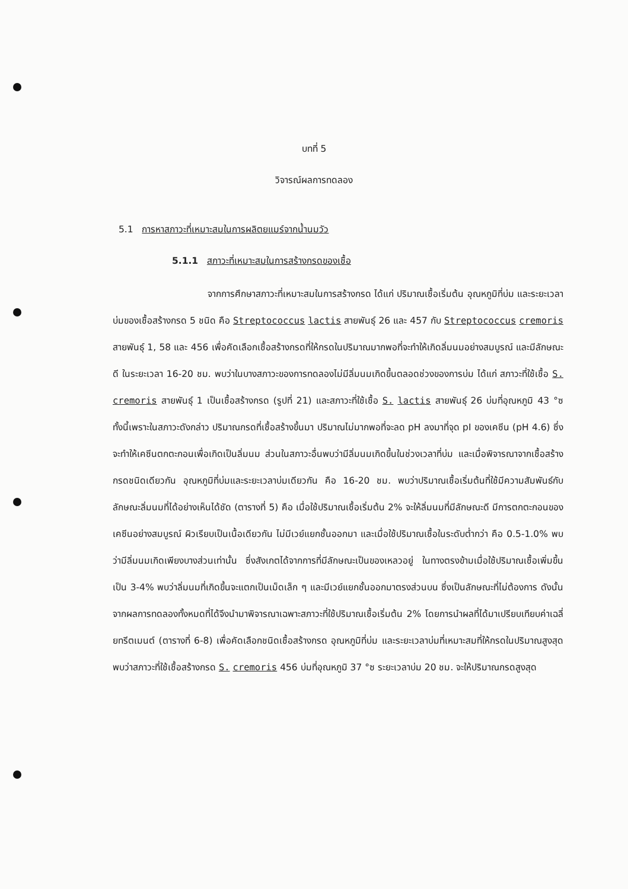บทที่ 5
วิจารณ์ผลการทดลอง
5.1 การหาสภาวะที่เหมาะสมในการผลิตยแมร์จากน้ำนมวัว
5.1.1 สภาวะที่เหมาะสมในการสร้างกรดของเชื้อ
จากการศึกษาสภาวะที่เหมาะสมในการสร้างกรด ได้แก่ ปริมาณเชื้อเริ่มต้น อุณหภูมิที่บ่ม และระยะเวลาบ่มของเชื้อสร้างกรด 5 ชนิด คือ Streptococcus lactis สายพันธุ์ 26 และ 457 กับ Streptococcus cremoris สายพันธุ์ 1, 58 และ 456 เพื่อคัดเลือกเชื้อสร้างกรดที่ให้กรดในปริมาณมากพอที่จะทำให้เกิดลิ่มนมอย่างสมบูรณ์ และมีลักษณะดี ในระยะเวลา 16-20 ชม. พบว่าในบางสภาวะของการทดลองไม่มีลิ่มนมเกิดขึ้นตลอดช่วงของการบ่ม ได้แก่ สภาวะที่ใช้เชื้อ S. cremoris สายพันธุ์ 1 เป็นเชื้อสร้างกรด (รูปที่ 21) และสภาวะที่ใช้เชื้อ S. lactis สายพันธุ์ 26 บ่มที่อุณหภูมิ 43 °ซ ทั้งนี้เพราะในสภาวะดังกล่าว ปริมาณกรดที่เชื้อสร้างขึ้นมา ปริมาณไม่มากพอที่จะลด pH ลงมาที่จุด pI ของเคซีน (pH 4.6) ซึ่งจะทำให้เคซีนตกตะกอนเพื่อเกิดเป็นลิ่มนม ส่วนในสภาวะอื่นพบว่ามีลิ่มนมเกิดขึ้นในช่วงเวลาที่บ่ม และเมื่อพิจารณาจากเชื้อสร้างกรดชนิดเดียวกัน อุณหภูมิที่บ่มและระยะเวลาบ่มเดียวกัน คือ 16-20 ชม. พบว่าปริมาณเชื้อเริ่มต้นที่ใช้มีความสัมพันธ์กับลักษณะลิ่มนมที่ได้อย่างเห็นได้ชัด (ตารางที่ 5) คือ เมื่อใช้ปริมาณเชื้อเริ่มต้น 2% จะให้ลิ่มนมที่มีลักษณะดี มีการตกตะกอนของเคซีนอย่างสมบูรณ์ ผิวเรียบเป็นเนื้อเดียวกัน ไม่มีเวย์แยกชั้นออกมา และเมื่อใช้ปริมาณเชื้อในระดับต่ำกว่า คือ 0.5-1.0% พบว่ามีลิ่มนมเกิดเพียงบางส่วนเท่านั้น ซึ่งสังเกตได้จากการที่มีลักษณะเป็นของเหลวอยู่ ในทางตรงข้ามเมื่อใช้ปริมาณเชื้อเพิ่มขึ้นเป็น 3-4% พบว่าลิ่มนมที่เกิดขึ้นจะแตกเป็นเม็ดเล็ก ๆ และมีเวย์แยกชั้นออกมาตรงส่วนบน ซึ่งเป็นลักษณะที่ไม่ต้องการ ดังนั้นจากผลการทดลองทั้งหมดที่ได้จึงนำมาพิจารณาเฉพาะสภาวะที่ใช้ปริมาณเชื้อเริ่มต้น 2% โดยการนำผลที่ได้มาเปรียบเทียบค่าเฉลี่ยทรีตเมนต์ (ตารางที่ 6-8) เพื่อคัดเลือกชนิดเชื้อสร้างกรด อุณหภูมิที่บ่ม และระยะเวลาบ่มที่เหมาะสมที่ให้กรดในปริมาณสูงสุด พบว่าสภาวะที่ใช้เชื้อสร้างกรด S. cremoris 456 บ่มที่อุณหภูมิ 37 °ซ ระยะเวลาบ่ม 20 ชม. จะให้ปริมาณกรดสูงสุด